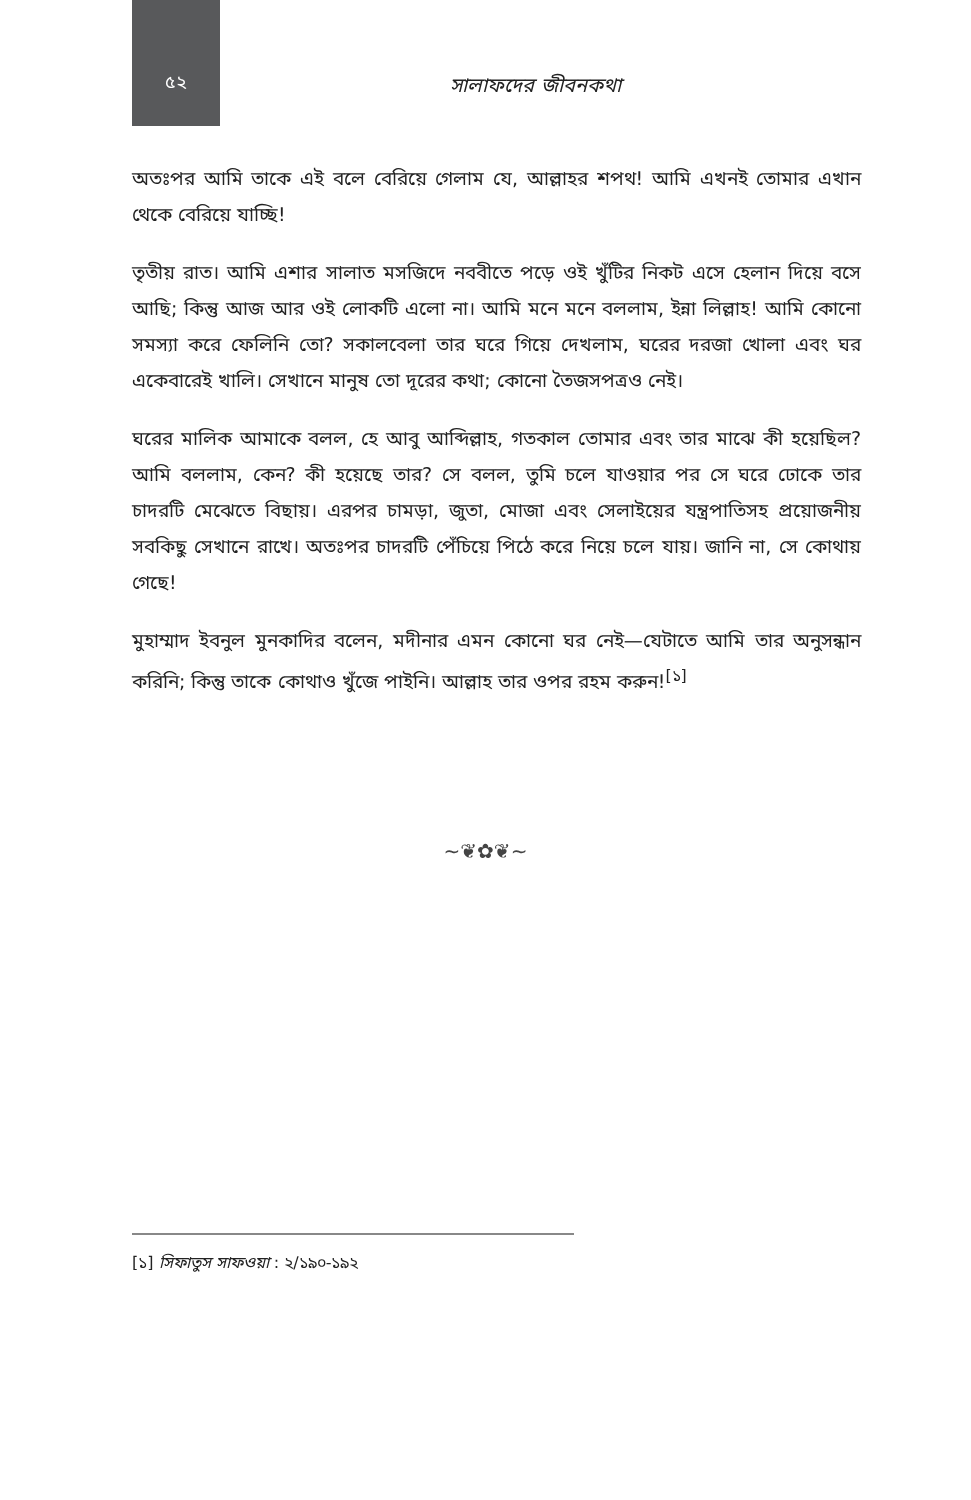৫২
সালাফদের জীবনকথা
অতঃপর আমি তাকে এই বলে বেরিয়ে গেলাম যে, আল্লাহর শপথ! আমি এখনই তোমার এখান থেকে বেরিয়ে যাচ্ছি!
তৃতীয় রাত। আমি এশার সালাত মসজিদে নববীতে পড়ে ওই খুঁটির নিকট এসে হেলান দিয়ে বসে আছি; কিন্তু আজ আর ওই লোকটি এলো না। আমি মনে মনে বললাম, ইন্না লিল্লাহ! আমি কোনো সমস্যা করে ফেলিনি তো? সকালবেলা তার ঘরে গিয়ে দেখলাম, ঘরের দরজা খোলা এবং ঘর একেবারেই খালি। সেখানে মানুষ তো দূরের কথা; কোনো তৈজসপত্রও নেই।
ঘরের মালিক আমাকে বলল, হে আবু আব্দিল্লাহ, গতকাল তোমার এবং তার মাঝে কী হয়েছিল? আমি বললাম, কেন? কী হয়েছে তার? সে বলল, তুমি চলে যাওয়ার পর সে ঘরে ঢোকে তার চাদরটি মেঝেতে বিছায়। এরপর চামড়া, জুতা, মোজা এবং সেলাইয়ের যন্ত্রপাতিসহ প্রয়োজনীয় সবকিছু সেখানে রাখে। অতঃপর চাদরটি পেঁচিয়ে পিঠে করে নিয়ে চলে যায়। জানি না, সে কোথায় গেছে!
মুহাম্মাদ ইবনুল মুনকাদির বলেন, মদীনার এমন কোনো ঘর নেই—যেটাতে আমি তার অনুসন্ধান করিনি; কিন্তু তাকে কোথাও খুঁজে পাইনি। আল্লাহ তার ওপর রহম করুন!<sup>[১]</sup>
~❦✿❦~
[১] সিফাতুস সাফওয়া : ২/১৯০-১৯২